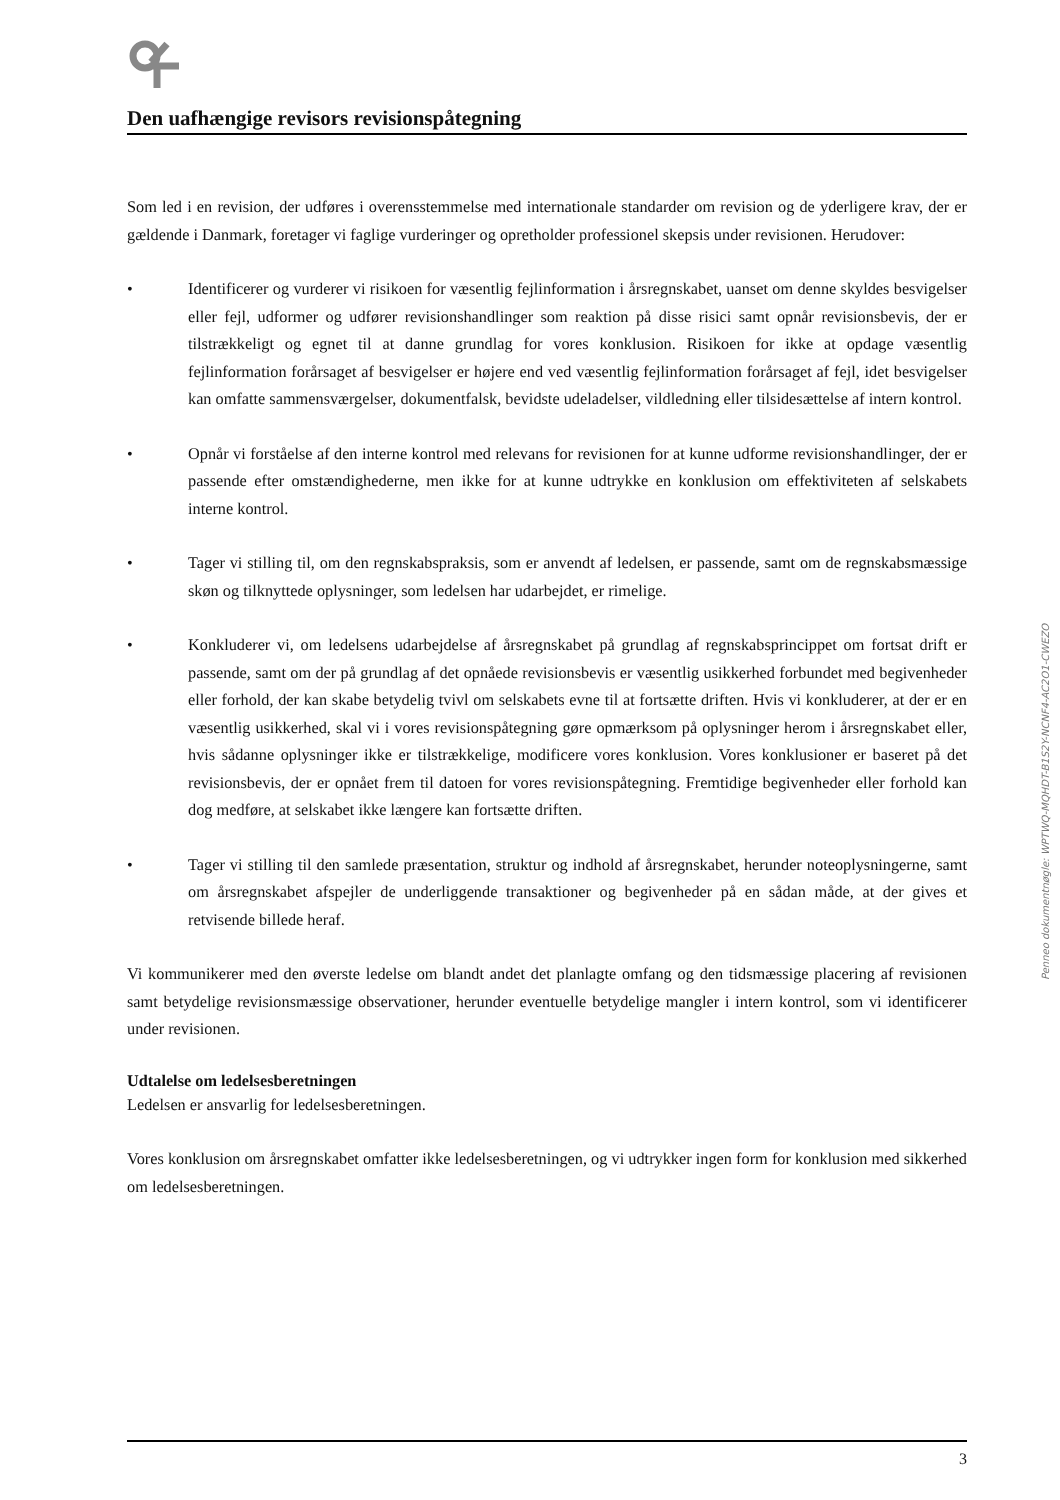Den uafhængige revisors revisionspåtegning
Som led i en revision, der udføres i overensstemmelse med internationale standarder om revision og de yderligere krav, der er gældende i Danmark, foretager vi faglige vurderinger og opretholder professionel skepsis under revisionen. Herudover:
• Identificerer og vurderer vi risikoen for væsentlig fejlinformation i årsregnskabet, uanset om denne skyldes besvigelser eller fejl, udformer og udfører revisionshandlinger som reaktion på disse risici samt opnår revisionsbevis, der er tilstrækkeligt og egnet til at danne grundlag for vores konklusion. Risikoen for ikke at opdage væsentlig fejlinformation forårsaget af besvigelser er højere end ved væsentlig fejlinformation forårsaget af fejl, idet besvigelser kan omfatte sammensværgelser, dokumentfalsk, bevidste udeladelser, vildledning eller tilsidesættelse af intern kontrol.
• Opnår vi forståelse af den interne kontrol med relevans for revisionen for at kunne udforme revisionshandlinger, der er passende efter omstændighederne, men ikke for at kunne udtrykke en konklusion om effektiviteten af selskabets interne kontrol.
• Tager vi stilling til, om den regnskabspraksis, som er anvendt af ledelsen, er passende, samt om de regnskabsmæssige skøn og tilknyttede oplysninger, som ledelsen har udarbejdet, er rimelige.
• Konkluderer vi, om ledelsens udarbejdelse af årsregnskabet på grundlag af regnskabsprincippet om fortsat drift er passende, samt om der på grundlag af det opnåede revisionsbevis er væsentlig usikkerhed forbundet med begivenheder eller forhold, der kan skabe betydelig tvivl om selskabets evne til at fortsætte driften. Hvis vi konkluderer, at der er en væsentlig usikkerhed, skal vi i vores revisionspåtegning gøre opmærksom på oplysninger herom i årsregnskabet eller, hvis sådanne oplysninger ikke er tilstrækkelige, modificere vores konklusion. Vores konklusioner er baseret på det revisionsbevis, der er opnået frem til datoen for vores revisionspåtegning. Fremtidige begivenheder eller forhold kan dog medføre, at selskabet ikke længere kan fortsætte driften.
• Tager vi stilling til den samlede præsentation, struktur og indhold af årsregnskabet, herunder noteoplysningerne, samt om årsregnskabet afspejler de underliggende transaktioner og begivenheder på en sådan måde, at der gives et retvisende billede heraf.
Vi kommunikerer med den øverste ledelse om blandt andet det planlagte omfang og den tidsmæssige placering af revisionen samt betydelige revisionsmæssige observationer, herunder eventuelle betydelige mangler i intern kontrol, som vi identificerer under revisionen.
Udtalelse om ledelsesberetningen
Ledelsen er ansvarlig for ledelsesberetningen.
Vores konklusion om årsregnskabet omfatter ikke ledelsesberetningen, og vi udtrykker ingen form for konklusion med sikkerhed om ledelsesberetningen.
3
Penneo dokumentnøgle: WPTWQ-MQHDT-B1S2Y-NCNF4-AC2O1-CWEZO